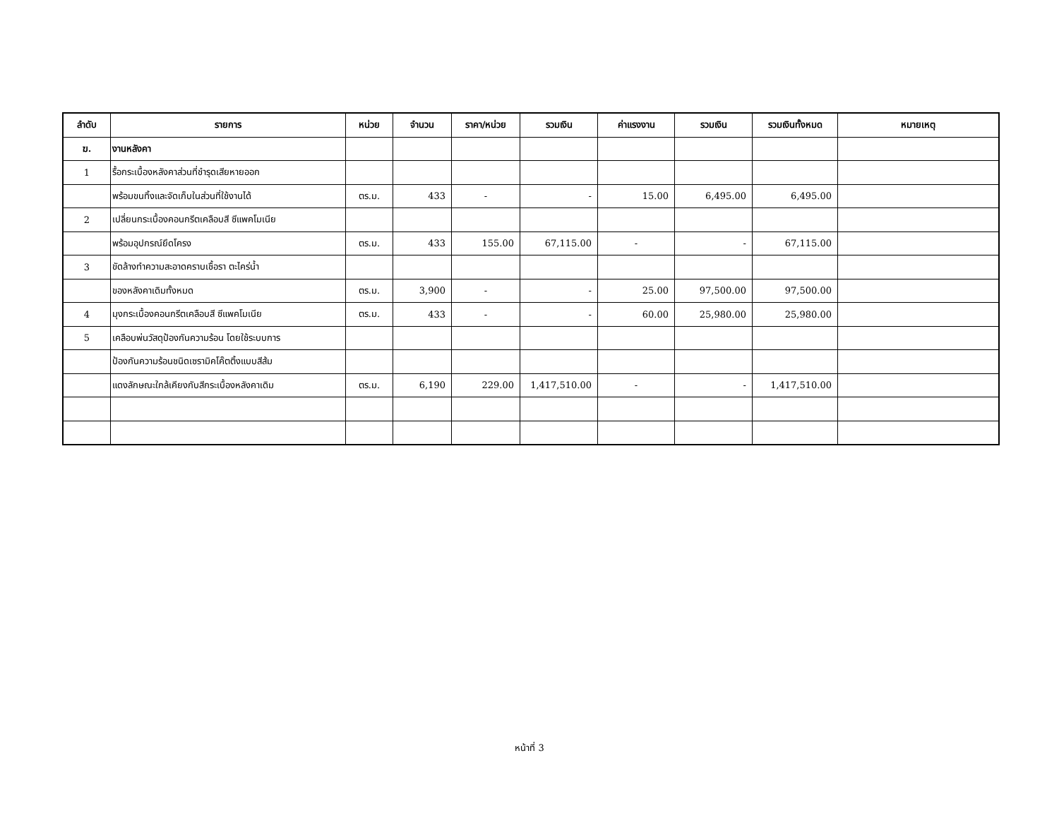| ลำดับ | รายการ | หน่วย | จำนวน | ราคา/หน่วย | รวมเงิน | ค่าแรงงาน | รวมเงิน | รวมเงินทั้งหมด | หมายเหตุ |
| --- | --- | --- | --- | --- | --- | --- | --- | --- | --- |
| ฆ. | งานหลังคา | | | | | | | | |
| 1 | รื้อกระเบื้องหลังคาส่วนที่ชำรุดเสียหายออก | | | | | | | | |
| | พร้อมขนทิ้งและจัดเก็บในส่วนที่ใช้งานได้ | ตร.ม. | 433 | - | - | 15.00 | 6,495.00 | 6,495.00 | |
| 2 | เปลี่ยนกระเบื้องคอนกรีตเคลือบสี ซีแพคโมเนีย | | | | | | | | |
| | พร้อมอุปกรณ์ยึดโครง | ตร.ม. | 433 | 155.00 | 67,115.00 | - | - | 67,115.00 | |
| 3 | ขัดล้างทำความสะอาดคราบเชื้อรา ตะไคร่น้ำ | | | | | | | | |
| | ของหลังคาเดิมทั้งหมด | ตร.ม. | 3,900 | - | - | 25.00 | 97,500.00 | 97,500.00 | |
| 4 | มุงกระเบื้องคอนกรีตเคลือบสี ซีแพคโมเนีย | ตร.ม. | 433 | - | - | 60.00 | 25,980.00 | 25,980.00 | |
| 5 | เคลือบพ่นวัสดุป้องกันความร้อน โดยใช้ระบบการ | | | | | | | | |
| | ป้องกันความร้อนชนิดเซรามิคโค๊ตติ้งแบบสีส้ม | | | | | | | | |
| | แดงลักษณะใกล้เคียงกับสีกระเบื้องหลังคาเดิม | ตร.ม. | 6,190 | 229.00 | 1,417,510.00 | - | - | 1,417,510.00 | |
หน้าที่ 3